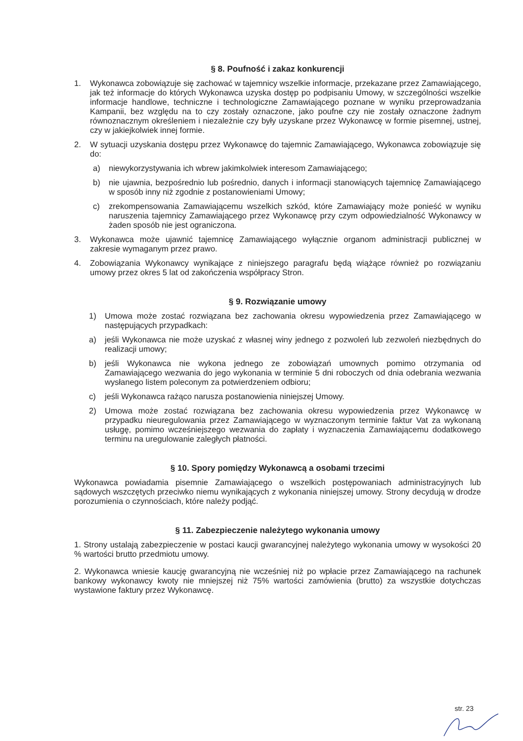§ 8. Poufność i zakaz konkurencji
1. Wykonawca zobowiązuje się zachować w tajemnicy wszelkie informacje, przekazane przez Zamawiającego, jak też informacje do których Wykonawca uzyska dostęp po podpisaniu Umowy, w szczególności wszelkie informacje handlowe, techniczne i technologiczne Zamawiającego poznane w wyniku przeprowadzania Kampanii, bez względu na to czy zostały oznaczone, jako poufne czy nie zostały oznaczone żadnym równoznacznym określeniem i niezależnie czy były uzyskane przez Wykonawcę w formie pisemnej, ustnej, czy w jakiejkolwiek innej formie.
2. W sytuacji uzyskania dostępu przez Wykonawcę do tajemnic Zamawiającego, Wykonawca zobowiązuje się do:
a) niewykorzystywania ich wbrew jakimkolwiek interesom Zamawiającego;
b) nie ujawnia, bezpośrednio lub pośrednio, danych i informacji stanowiących tajemnicę Zamawiającego w sposób inny niż zgodnie z postanowieniami Umowy;
c) zrekompensowania Zamawiającemu wszelkich szkód, które Zamawiający może ponieść w wyniku naruszenia tajemnicy Zamawiającego przez Wykonawcę przy czym odpowiedzialność Wykonawcy w żaden sposób nie jest ograniczona.
3. Wykonawca może ujawnić tajemnicę Zamawiającego wyłącznie organom administracji publicznej w zakresie wymaganym przez prawo.
4. Zobowiązania Wykonawcy wynikające z niniejszego paragrafu będą wiążące również po rozwiązaniu umowy przez okres 5 lat od zakończenia współpracy Stron.
§ 9. Rozwiązanie umowy
1) Umowa może zostać rozwiązana bez zachowania okresu wypowiedzenia przez Zamawiającego w następujących przypadkach:
a) jeśli Wykonawca nie może uzyskać z własnej winy jednego z pozwoleń lub zezwoleń niezbędnych do realizacji umowy;
b) jeśli Wykonawca nie wykona jednego ze zobowiązań umownych pomimo otrzymania od Zamawiającego wezwania do jego wykonania w terminie 5 dni roboczych od dnia odebrania wezwania wysłanego listem poleconym za potwierdzeniem odbioru;
c) jeśli Wykonawca rażąco narusza postanowienia niniejszej Umowy.
2) Umowa może zostać rozwiązana bez zachowania okresu wypowiedzenia przez Wykonawcę w przypadku nieuregulowania przez Zamawiającego w wyznaczonym terminie faktur Vat za wykonaną usługę, pomimo wcześniejszego wezwania do zapłaty i wyznaczenia Zamawiającemu dodatkowego terminu na uregulowanie zaległych płatności.
§ 10. Spory pomiędzy Wykonawcą a osobami trzecimi
Wykonawca powiadamia pisemnie Zamawiającego o wszelkich postępowaniach administracyjnych lub sądowych wszczętych przeciwko niemu wynikających z wykonania niniejszej umowy. Strony decydują w drodze porozumienia o czynnościach, które należy podjąć.
§ 11. Zabezpieczenie należytego wykonania umowy
1. Strony ustalają zabezpieczenie w postaci kaucji gwarancyjnej należytego wykonania umowy w wysokości 20 % wartości brutto przedmiotu umowy.
2. Wykonawca wniesie kaucję gwarancyjną nie wcześniej niż po wpłacie przez Zamawiającego na rachunek bankowy wykonawcy kwoty nie mniejszej niż 75% wartości zamówienia (brutto) za wszystkie dotychczas wystawione faktury przez Wykonawcę.
str. 23